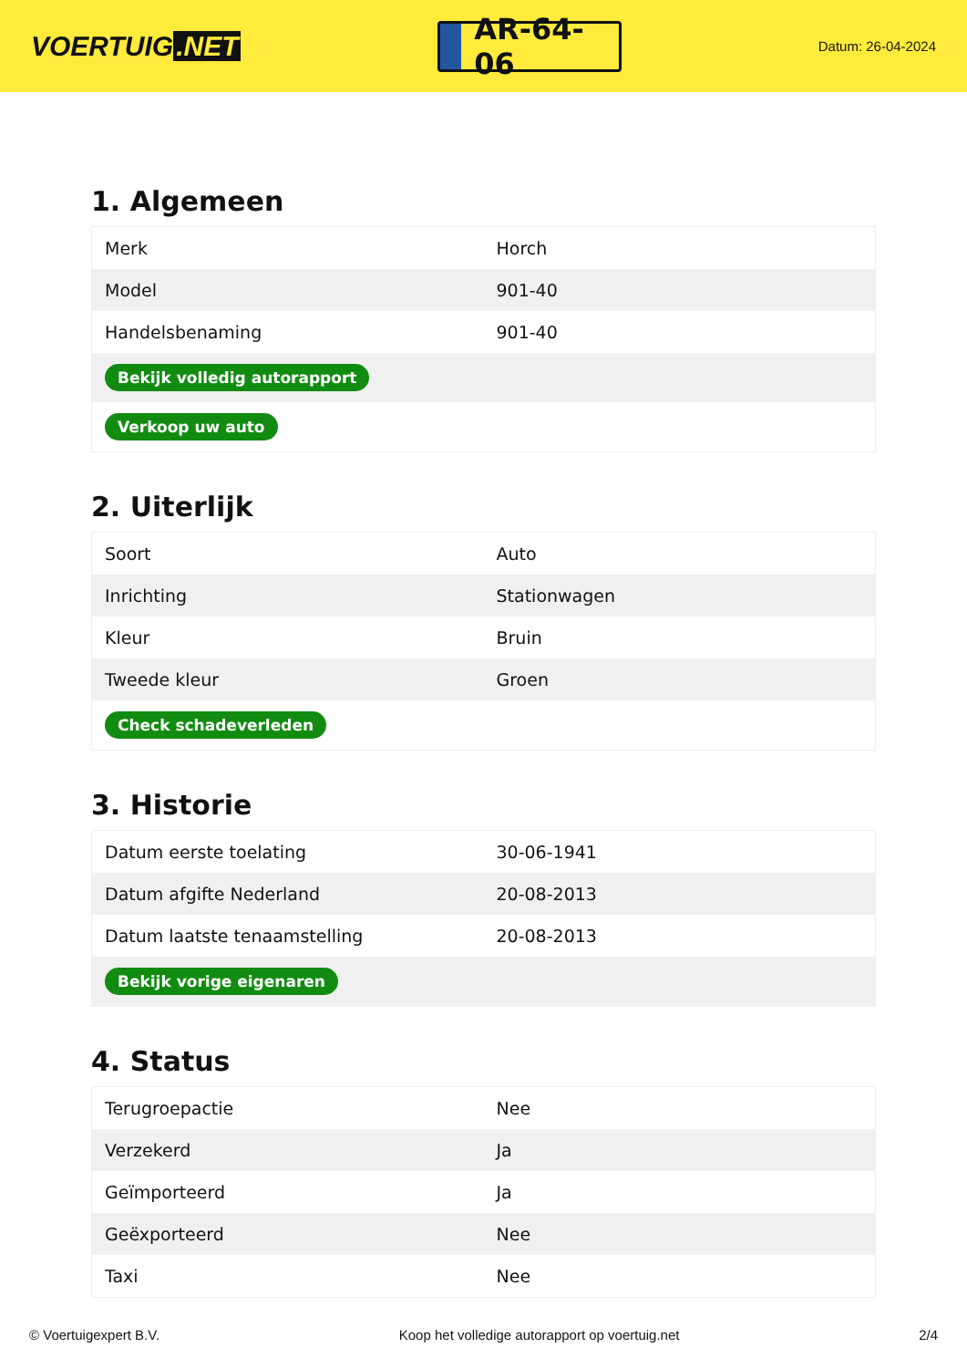VOERTUIG.NET
AR-64-06
Datum: 26-04-2024
1. Algemeen
| Merk | Horch |
| Model | 901-40 |
| Handelsbenaming | 901-40 |
| Bekijk volledig autorapport | |
| Verkoop uw auto | |
2. Uiterlijk
| Soort | Auto |
| Inrichting | Stationwagen |
| Kleur | Bruin |
| Tweede kleur | Groen |
| Check schadeverleden | |
3. Historie
| Datum eerste toelating | 30-06-1941 |
| Datum afgifte Nederland | 20-08-2013 |
| Datum laatste tenaamstelling | 20-08-2013 |
| Bekijk vorige eigenaren | |
4. Status
| Terugroepactie | Nee |
| Verzekerd | Ja |
| Geïmporteerd | Ja |
| Geëxporteerd | Nee |
| Taxi | Nee |
© Voertuigexpert B.V. Koop het volledige autorapport op voertuig.net 2/4